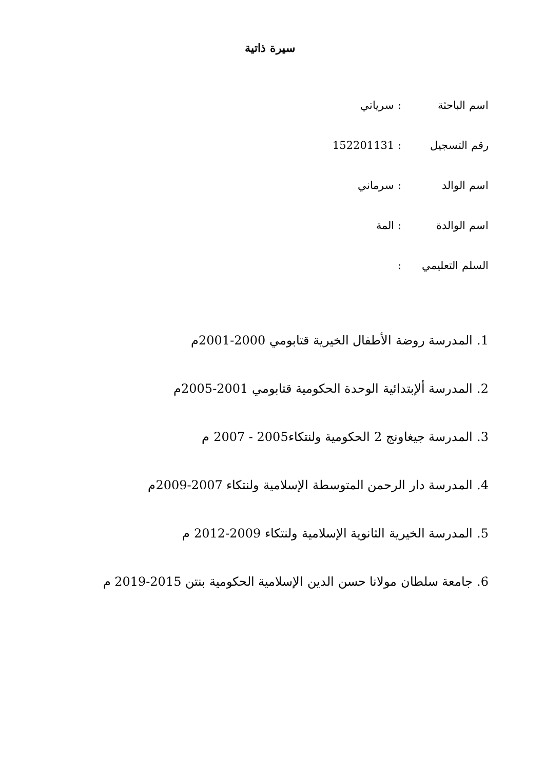سيرة ذاتية
اسم الباحثة: سرياتي
رقم التسجيل: 152201131
اسم الوالد: سرماني
اسم الوالدة: المة
السلم التعليمي:
1. المدرسة روضة الأطفال الخيرية قتابومي 2000-2001م
2. المدرسة ألإبتدائية الوحدة الحكومية قتابومي 2001-2005م
3. المدرسة جيغاونج 2 الحكومية ولنتكاء2005 - 2007 م
4. المدرسة دار الرحمن المتوسطة الإسلامية ولنتكاء 2007-2009م
5. المدرسة الخيرية الثانوية الإسلامية ولنتكاء 2009-2012 م
6. جامعة سلطان مولانا حسن الدين الإسلامية الحكومية بنتن 2015-2019 م